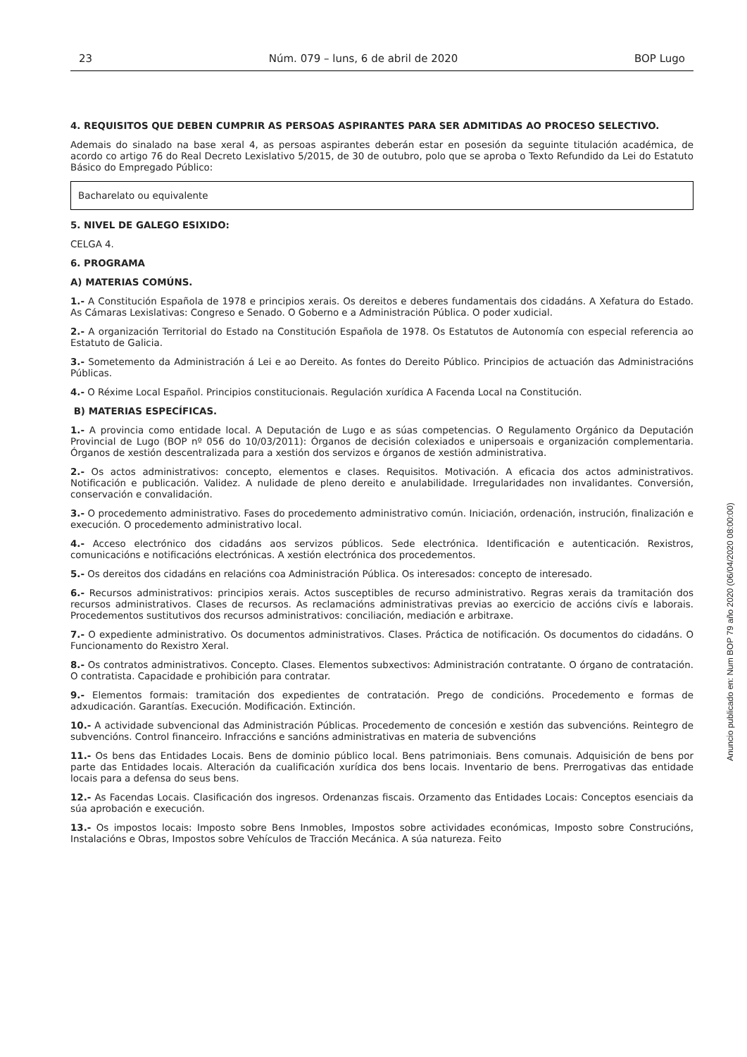23 Núm. 079 – luns, 6 de abril de 2020 BOP Lugo
4. REQUISITOS QUE DEBEN CUMPRIR AS PERSOAS ASPIRANTES PARA SER ADMITIDAS AO PROCESO SELECTIVO.
Ademais do sinalado na base xeral 4, as persoas aspirantes deberán estar en posesión da seguinte titulación académica, de acordo co artigo 76 do Real Decreto Lexislativo 5/2015, de 30 de outubro, polo que se aproba o Texto Refundido da Lei do Estatuto Básico do Empregado Público:
Bacharelato ou equivalente
5. NIVEL DE GALEGO ESIXIDO:
CELGA 4.
6. PROGRAMA
A) MATERIAS COMÚNS.
1.- A Constitución Española de 1978 e principios xerais. Os dereitos e deberes fundamentais dos cidadáns. A Xefatura do Estado. As Cámaras Lexislativas: Congreso e Senado. O Goberno e a Administración Pública. O poder xudicial.
2.- A organización Territorial do Estado na Constitución Española de 1978. Os Estatutos de Autonomía con especial referencia ao Estatuto de Galicia.
3.- Sometemento da Administración á Lei e ao Dereito. As fontes do Dereito Público. Principios de actuación das Administracións Públicas.
4.- O Réxime Local Español. Principios constitucionais. Regulación xurídica A Facenda Local na Constitución.
B) MATERIAS ESPECÍFICAS.
1.- A provincia como entidade local. A Deputación de Lugo e as súas competencias. O Regulamento Orgánico da Deputación Provincial de Lugo (BOP nº 056 do 10/03/2011): Órganos de decisión colexiados e unipersoais e organización complementaria. Órganos de xestión descentralizada para a xestión dos servizos e órganos de xestión administrativa.
2.- Os actos administrativos: concepto, elementos e clases. Requisitos. Motivación. A eficacia dos actos administrativos. Notificación e publicación. Validez. A nulidade de pleno dereito e anulabilidade. Irregularidades non invalidantes. Conversión, conservación e convalidación.
3.- O procedemento administrativo. Fases do procedemento administrativo común. Iniciación, ordenación, instrución, finalización e execución. O procedemento administrativo local.
4.- Acceso electrónico dos cidadáns aos servizos públicos. Sede electrónica. Identificación e autenticación. Rexistros, comunicacións e notificacións electrónicas. A xestión electrónica dos procedementos.
5.- Os dereitos dos cidadáns en relacións coa Administración Pública. Os interesados: concepto de interesado.
6.- Recursos administrativos: principios xerais. Actos susceptibles de recurso administrativo. Regras xerais da tramitación dos recursos administrativos. Clases de recursos. As reclamacións administrativas previas ao exercicio de accións civís e laborais. Procedementos sustitutivos dos recursos administrativos: conciliación, mediación e arbitraxe.
7.- O expediente administrativo. Os documentos administrativos. Clases. Práctica de notificación. Os documentos do cidadáns. O Funcionamento do Rexistro Xeral.
8.- Os contratos administrativos. Concepto. Clases. Elementos subxectivos: Administración contratante. O órgano de contratación. O contratista. Capacidade e prohibición para contratar.
9.- Elementos formais: tramitación dos expedientes de contratación. Prego de condicións. Procedemento e formas de adxudicación. Garantías. Execución. Modificación. Extinción.
10.- A actividade subvencional das Administración Públicas. Procedemento de concesión e xestión das subvencións. Reintegro de subvencións. Control financeiro. Infraccións e sancións administrativas en materia de subvencións
11.- Os bens das Entidades Locais. Bens de dominio público local. Bens patrimoniais. Bens comunais. Adquisición de bens por parte das Entidades locais. Alteración da cualificación xurídica dos bens locais. Inventario de bens. Prerrogativas das entidade locais para a defensa do seus bens.
12.- As Facendas Locais. Clasificación dos ingresos. Ordenanzas fiscais. Orzamento das Entidades Locais: Conceptos esenciais da súa aprobación e execución.
13.- Os impostos locais: Imposto sobre Bens Inmobles, Impostos sobre actividades económicas, Imposto sobre Construcións, Instalacións e Obras, Impostos sobre Vehículos de Tracción Mecánica. A súa natureza. Feito
Anuncio publicado en: Num BOP 79 año 2020 (06/04/2020 08:00:00)